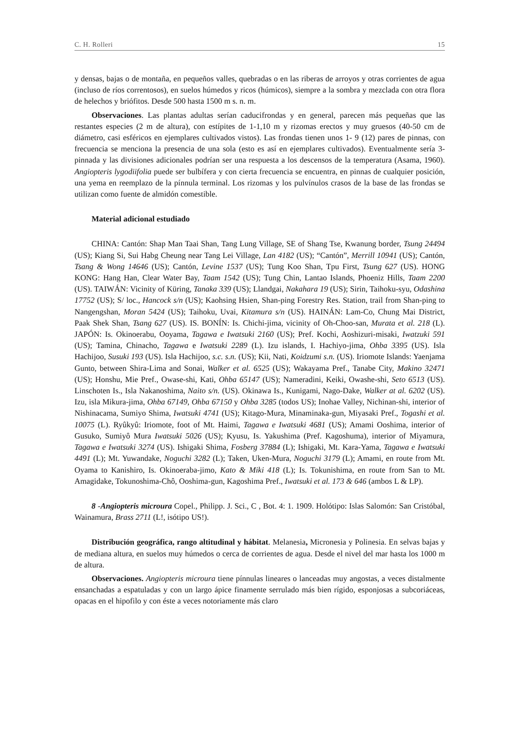C. H. Rolleri 15
y densas, bajas o de montaña, en pequeños valles, quebradas o en las riberas de arroyos y otras corrientes de agua (incluso de ríos correntosos), en suelos húmedos y ricos (húmicos), siempre a la sombra y mezclada con otra flora de helechos y briófitos. Desde 500 hasta 1500 m s. n. m.
Observaciones. Las plantas adultas serían caducifrondas y en general, parecen más pequeñas que las restantes especies (2 m de altura), con estípites de 1-1,10 m y rizomas erectos y muy gruesos (40-50 cm de diámetro, casi esféricos en ejemplares cultivados vistos). Las frondas tienen unos 1- 9 (12) pares de pinnas, con frecuencia se menciona la presencia de una sola (esto es así en ejemplares cultivados). Eventualmente sería 3-pinnada y las divisiones adicionales podrían ser una respuesta a los descensos de la temperatura (Asama, 1960). Angiopteris lygodiifolia puede ser bulbífera y con cierta frecuencia se encuentra, en pinnas de cualquier posición, una yema en reemplazo de la pínnula terminal. Los rizomas y los pulvínulos crasos de la base de las frondas se utilizan como fuente de almidón comestible.
Material adicional estudiado
CHINA: Cantón: Shap Man Taai Shan, Tang Lung Village, SE of Shang Tse, Kwanung border, Tsung 24494 (US); Kiang Si, Sui Habg Cheung near Tang Lei Village, Lan 4182 (US); “Cantón”, Merrill 10941 (US); Cantón, Tsang & Wong 14646 (US); Cantón, Levine 1537 (US); Tung Koo Shan, Tpu First, Tsung 627 (US). HONG KONG: Hang Han, Clear Water Bay, Taam 1542 (US); Tung Chin, Lantao Islands, Phoeniz Hills, Taam 2200 (US). TAIWÁN: Vicinity of Küring, Tanaka 339 (US); Llandgai, Nakahara 19 (US); Sirin, Taihoku-syu, Odashina 17752 (US); S/ loc., Hancock s/n (US); Kaohsing Hsien, Shan-ping Forestry Res. Station, trail from Shan-ping to Nangengshan, Moran 5424 (US); Taihoku, Uvai, Kitamura s/n (US). HAINÁN: Lam-Co, Chung Mai District, Paak Shek Shan, Tsang 627 (US). IS. BONÍN: Is. Chichi-jima, vicinity of Oh-Choo-san, Murata et al. 218 (L). JAPÓN: Is. Okinoerabu, Ooyama, Tagawa e Iwatsuki 2160 (US); Pref. Kochi, Aoshizuri-misaki, Iwatzuki 591 (US); Tamina, Chinacho, Tagawa e Iwatsuki 2289 (L). Izu islands, I. Hachiyo-jima, Ohba 3395 (US). Isla Hachijoo, Susuki 193 (US). Isla Hachijoo, s.c. s.n. (US); Kii, Nati, Koidzumi s.n. (US). Iriomote Islands: Yaenjama Gunto, between Shira-Lima and Sonai, Walker et al. 6525 (US); Wakayama Pref., Tanabe City, Makino 32471 (US); Honshu, Mie Pref., Owase-shi, Kati, Ohba 65147 (US); Nameradini, Keiki, Owashe-shi, Seto 6513 (US). Linschoten Is., Isla Nakanoshima, Naito s/n. (US). Okinawa Is., Kunigami, Nago-Dake, Walker at al. 6202 (US). Izu, isla Mikura-jima, Ohba 67149, Ohba 67150 y Ohba 3285 (todos US); Inohae Valley, Nichinan-shi, interior of Nishinacama, Sumiyo Shima, Iwatsuki 4741 (US); Kitago-Mura, Minaminaka-gun, Miyasaki Pref., Togashi et al. 10075 (L). Ryûkyû: Iriomote, foot of Mt. Haimi, Tagawa e Iwatsuki 4681 (US); Amami Ooshima, interior of Gusuko, Sumiyô Mura Iwatsuki 5026 (US); Kyusu, Is. Yakushima (Pref. Kagoshuma), interior of Miyamura, Tagawa e Iwatsuki 3274 (US). Ishigaki Shima, Fosberg 37884 (L); Ishigaki, Mt. Kara-Yama, Tagawa e Iwatsuki 4491 (L); Mt. Yuwandake, Noguchi 3282 (L); Taken, Uken-Mura, Noguchi 3179 (L); Amami, en route from Mt. Oyama to Kanishiro, Is. Okinoeraba-jimo, Kato & Miki 418 (L); Is. Tokunishima, en route from San to Mt. Amagidake, Tokunoshima-Chô, Ooshima-gun, Kagoshima Pref., Iwatsuki et al. 173 & 646 (ambos L & LP).
8 -Angiopteris microura Copel., Philipp. J. Sci., C , Bot. 4: 1. 1909. Holótipo: Islas Salomón: San Cristóbal, Wainamura, Brass 2711 (L!, isótipo US!).
Distribución geográfica, rango altitudinal y hábitat. Melanesia, Micronesia y Polinesia. En selvas bajas y de mediana altura, en suelos muy húmedos o cerca de corrientes de agua. Desde el nivel del mar hasta los 1000 m de altura.
Observaciones. Angiopteris microura tiene pínnulas lineares o lanceadas muy angostas, a veces distalmente ensanchadas a espatuladas y con un largo ápice finamente serrulado más bien rígido, esponjosas a subcoriáceas, opacas en el hipofilo y con éste a veces notoriamente más claro